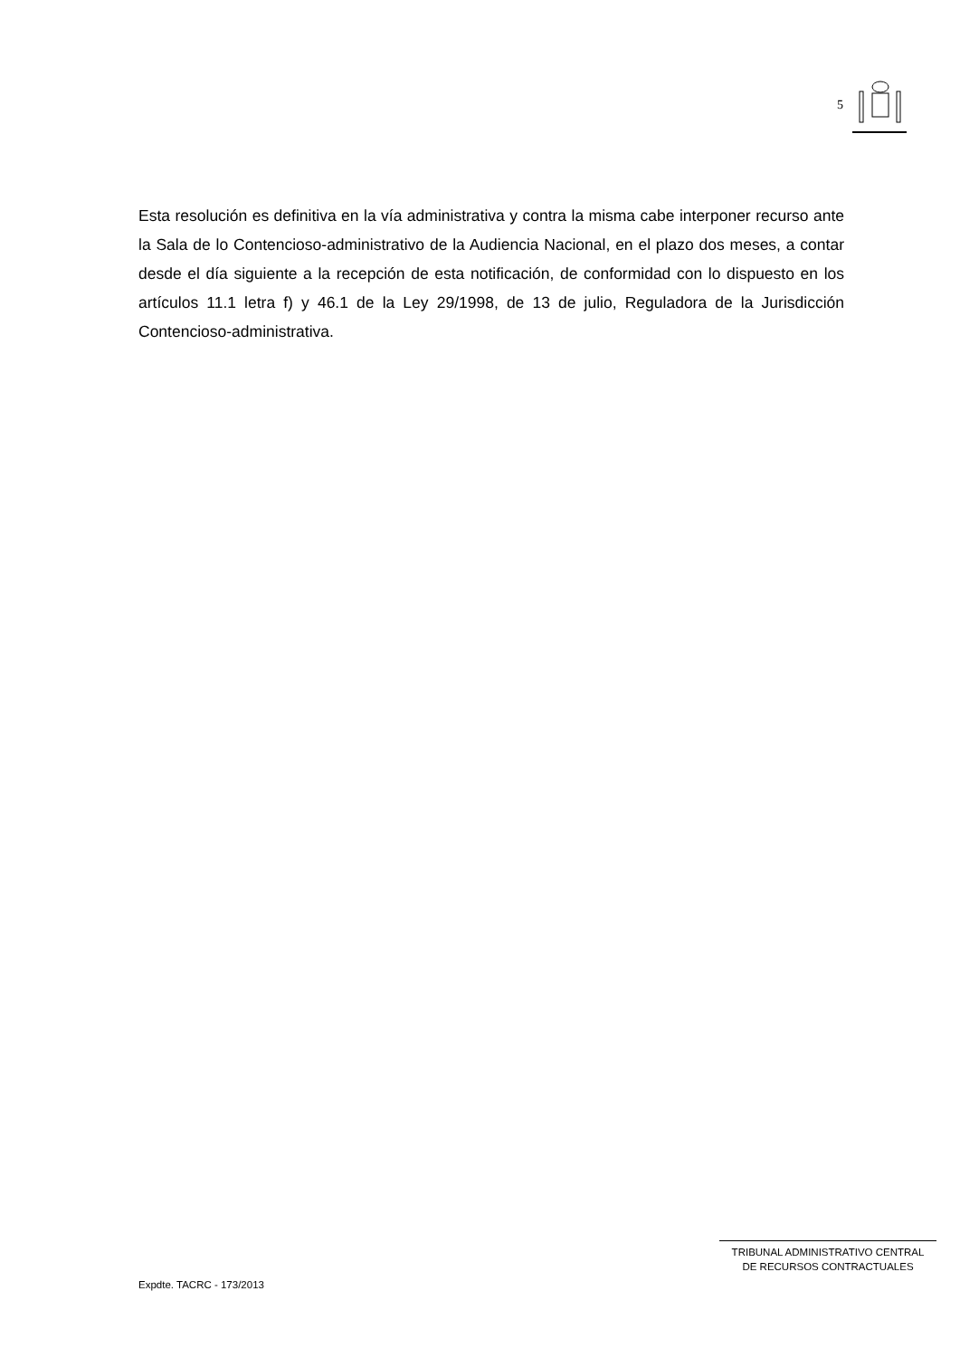5
Esta resolución es definitiva en la vía administrativa y contra la misma cabe interponer recurso ante la Sala de lo Contencioso-administrativo de la Audiencia Nacional, en el plazo dos meses, a contar desde el día siguiente a la recepción de esta notificación, de conformidad con lo dispuesto en los artículos 11.1 letra f) y 46.1 de la Ley 29/1998, de 13 de julio, Reguladora de la Jurisdicción Contencioso-administrativa.
TRIBUNAL ADMINISTRATIVO CENTRAL
DE RECURSOS CONTRACTUALES
Expdte. TACRC - 173/2013